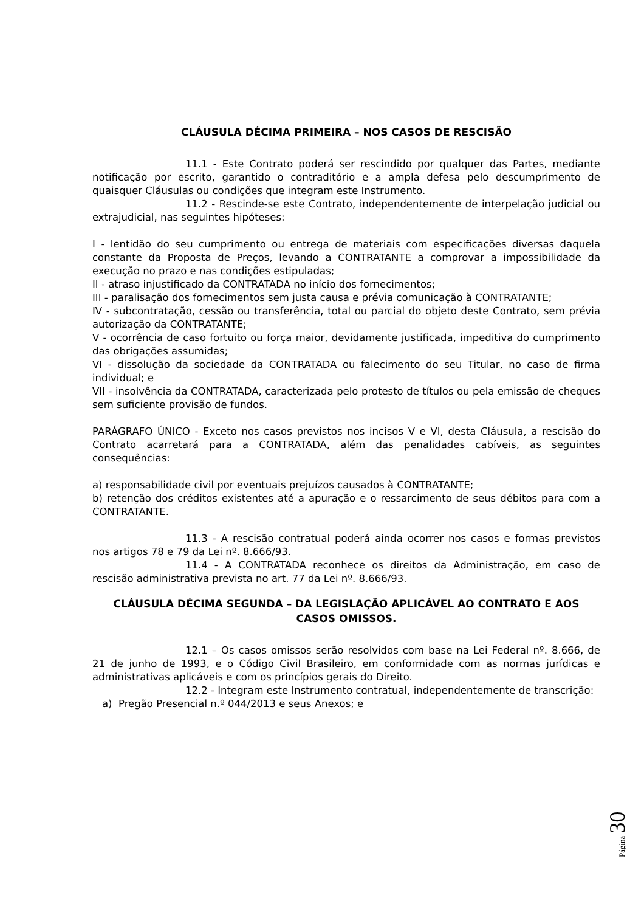CLÁUSULA DÉCIMA PRIMEIRA – NOS CASOS DE RESCISÃO
11.1 - Este Contrato poderá ser rescindido por qualquer das Partes, mediante notificação por escrito, garantido o contraditório e a ampla defesa pelo descumprimento de quaisquer Cláusulas ou condições que integram este Instrumento.
11.2 - Rescinde-se este Contrato, independentemente de interpelação judicial ou extrajudicial, nas seguintes hipóteses:
I - lentidão do seu cumprimento ou entrega de materiais com especificações diversas daquela constante da Proposta de Preços, levando a CONTRATANTE a comprovar a impossibilidade da execução no prazo e nas condições estipuladas;
II - atraso injustificado da CONTRATADA no início dos fornecimentos;
III - paralisação dos fornecimentos sem justa causa e prévia comunicação à CONTRATANTE;
IV - subcontratação, cessão ou transferência, total ou parcial do objeto deste Contrato, sem prévia autorização da CONTRATANTE;
V - ocorrência de caso fortuito ou força maior, devidamente justificada, impeditiva do cumprimento das obrigações assumidas;
VI - dissolução da sociedade da CONTRATADA ou falecimento do seu Titular, no caso de firma individual; e
VII - insolvência da CONTRATADA, caracterizada pelo protesto de títulos ou pela emissão de cheques sem suficiente provisão de fundos.
PARÁGRAFO ÚNICO - Exceto nos casos previstos nos incisos V e VI, desta Cláusula, a rescisão do Contrato acarretará para a CONTRATADA, além das penalidades cabíveis, as seguintes consequências:
a) responsabilidade civil por eventuais prejuízos causados à CONTRATANTE;
b) retenção dos créditos existentes até a apuração e o ressarcimento de seus débitos para com a CONTRATANTE.
11.3 - A rescisão contratual poderá ainda ocorrer nos casos e formas previstos nos artigos 78 e 79 da Lei nº. 8.666/93.
11.4 - A CONTRATADA reconhece os direitos da Administração, em caso de rescisão administrativa prevista no art. 77 da Lei nº. 8.666/93.
CLÁUSULA DÉCIMA SEGUNDA – DA LEGISLAÇÃO APLICÁVEL AO CONTRATO E AOS CASOS OMISSOS.
12.1 – Os casos omissos serão resolvidos com base na Lei Federal nº. 8.666, de 21 de junho de 1993, e o Código Civil Brasileiro, em conformidade com as normas jurídicas e administrativas aplicáveis e com os princípios gerais do Direito.
12.2 - Integram este Instrumento contratual, independentemente de transcrição:
a) Pregão Presencial n.º 044/2013 e seus Anexos; e
Página 30